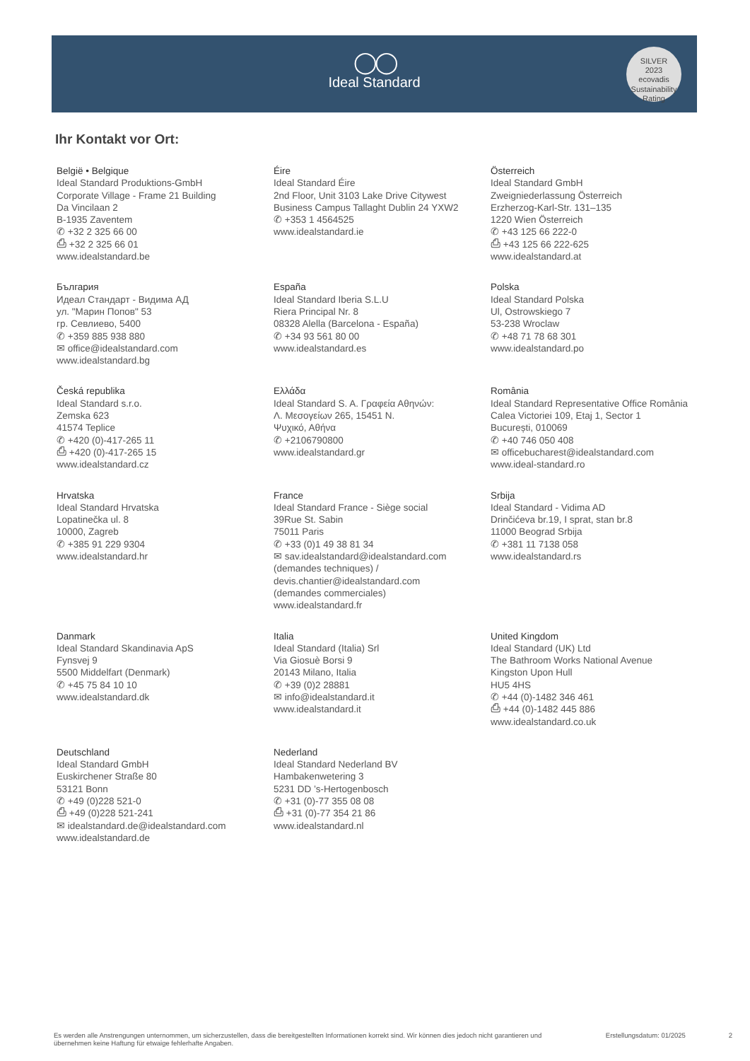◯◯
Ideal Standard
SILVER
2023
ecovadis
Sustainability Rating
Ihr Kontakt vor Ort:
België • Belgique
Ideal Standard Produktions-GmbH
Corporate Village - Frame 21 Building
Da Vincilaan 2
B-1935 Zaventem
✆ +32 2 325 66 00
⎙ +32 2 325 66 01
www.idealstandard.be
Éire
Ideal Standard Éire
2nd Floor, Unit 3103 Lake Drive Citywest
Business Campus Tallaght Dublin 24 YXW2
✆ +353 1 4564525
www.idealstandard.ie
Österreich
Ideal Standard GmbH
Zweigniederlassung Österreich
Erzherzog-Karl-Str. 131–135
1220 Wien Österreich
✆ +43 125 66 222-0
⎙ +43 125 66 222-625
www.idealstandard.at
България
Идеал Стандарт - Видима АД
ул. "Марин Попов" 53
гр. Севлиево, 5400
✆ +359 885 938 880
✉ office@idealstandard.com
www.idealstandard.bg
España
Ideal Standard Iberia S.L.U
Riera Principal Nr. 8
08328 Alella (Barcelona - España)
✆ +34 93 561 80 00
www.idealstandard.es
Polska
Ideal Standard Polska
Ul, Ostrowskiego 7
53-238 Wroclaw
✆ +48 71 78 68 301
www.idealstandard.po
Česká republika
Ideal Standard s.r.o.
Zemska 623
41574 Teplice
✆ +420 (0)-417-265 11
⎙ +420 (0)-417-265 15
www.idealstandard.cz
Ελλάδα
Ideal Standard S. A. Γραφεία Αθηνών:
Λ. Μεσογείων 265, 15451 Ν.
Ψυχικό, Αθήνα
✆ +2106790800
www.idealstandard.gr
România
Ideal Standard Representative Office România
Calea Victoriei 109, Etaj 1, Sector 1
București, 010069
✆ +40 746 050 408
✉ officebucharest@idealstandard.com
www.ideal-standard.ro
Hrvatska
Ideal Standard Hrvatska
Lopatinečka ul. 8
10000, Zagreb
✆ +385 91 229 9304
www.idealstandard.hr
France
Ideal Standard France - Siège social
39Rue St. Sabin
75011 Paris
✆ +33 (0)1 49 38 81 34
✉ sav.idealstandard@idealstandard.com
(demandes techniques) /
devis.chantier@idealstandard.com
(demandes commerciales)
www.idealstandard.fr
Srbija
Ideal Standard - Vidima AD
Drinčićeva br.19, I sprat, stan br.8
11000 Beograd Srbija
✆ +381 11 7138 058
www.idealstandard.rs
Danmark
Ideal Standard Skandinavia ApS
Fynsvej 9
5500 Middelfart (Denmark)
✆ +45 75 84 10 10
www.idealstandard.dk
Italia
Ideal Standard (Italia) Srl
Via Giosuè Borsi 9
20143 Milano, Italia
✆ +39 (0)2 28881
✉ info@idealstandard.it
www.idealstandard.it
United Kingdom
Ideal Standard (UK) Ltd
The Bathroom Works National Avenue
Kingston Upon Hull
HU5 4HS
✆ +44 (0)-1482 346 461
⎙ +44 (0)-1482 445 886
www.idealstandard.co.uk
Deutschland
Ideal Standard GmbH
Euskirchener Straße 80
53121 Bonn
✆ +49 (0)228 521-0
⎙ +49 (0)228 521-241
✉ idealstandard.de@idealstandard.com
www.idealstandard.de
Nederland
Ideal Standard Nederland BV
Hambakenwetering 3
5231 DD ’s-Hertogenbosch
✆ +31 (0)-77 355 08 08
⎙ +31 (0)-77 354 21 86
www.idealstandard.nl
Es werden alle Anstrengungen unternommen, um sicherzustellen, dass die bereitgestellten Informationen korrekt sind. Wir können dies jedoch nicht garantieren und übernehmen keine Haftung für etwaige fehlerhafte Angaben.
Erstellungsdatum: 01/2025 2